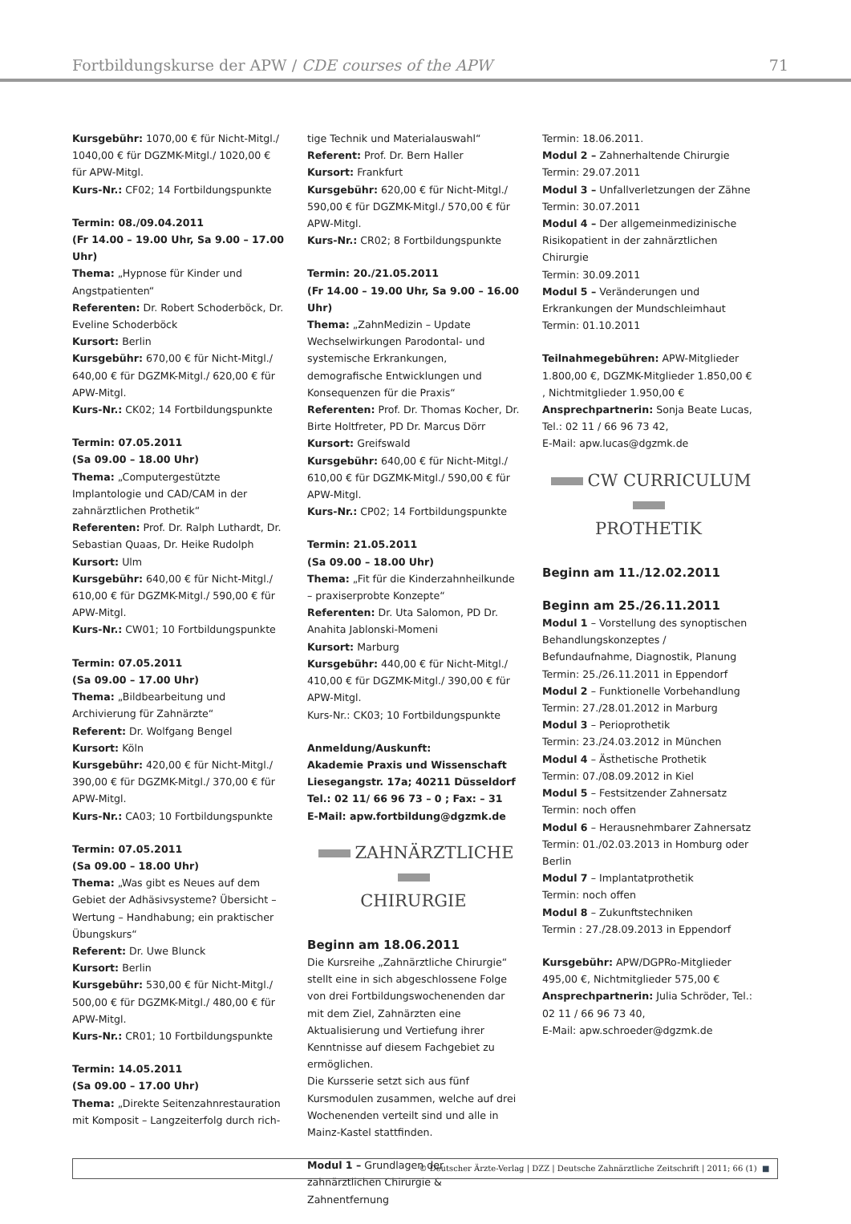Fortbildungskurse der APW / CDE courses of the APW 71
Kursgebühr: 1070,00 € für Nicht-Mitgl./ 1040,00 € für DGZMK-Mitgl./ 1020,00 € für APW-Mitgl.
Kurs-Nr.: CF02; 14 Fortbildungspunkte
Termin: 08./09.04.2011
(Fr 14.00 – 19.00 Uhr, Sa 9.00 – 17.00 Uhr)
Thema: „Hypnose für Kinder und Angstpatienten“
Referenten: Dr. Robert Schoderböck, Dr. Eveline Schoderböck
Kursort: Berlin
Kursgebühr: 670,00 € für Nicht-Mitgl./ 640,00 € für DGZMK-Mitgl./ 620,00 € für APW-Mitgl.
Kurs-Nr.: CK02; 14 Fortbildungspunkte
Termin: 07.05.2011
(Sa 09.00 – 18.00 Uhr)
Thema: „Computergestützte Implantologie und CAD/CAM in der zahnärztlichen Prothetik“
Referenten: Prof. Dr. Ralph Luthardt, Dr. Sebastian Quaas, Dr. Heike Rudolph
Kursort: Ulm
Kursgebühr: 640,00 € für Nicht-Mitgl./ 610,00 € für DGZMK-Mitgl./ 590,00 € für APW-Mitgl.
Kurs-Nr.: CW01; 10 Fortbildungspunkte
Termin: 07.05.2011
(Sa 09.00 – 17.00 Uhr)
Thema: „Bildbearbeitung und Archivierung für Zahnärzte“
Referent: Dr. Wolfgang Bengel
Kursort: Köln
Kursgebühr: 420,00 € für Nicht-Mitgl./ 390,00 € für DGZMK-Mitgl./ 370,00 € für APW-Mitgl.
Kurs-Nr.: CA03; 10 Fortbildungspunkte
Termin: 07.05.2011
(Sa 09.00 – 18.00 Uhr)
Thema: „Was gibt es Neues auf dem Gebiet der Adhäsivsysteme? Übersicht – Wertung – Handhabung; ein praktischer Übungskurs“
Referent: Dr. Uwe Blunck
Kursort: Berlin
Kursgebühr: 530,00 € für Nicht-Mitgl./ 500,00 € für DGZMK-Mitgl./ 480,00 € für APW-Mitgl.
Kurs-Nr.: CR01; 10 Fortbildungspunkte
Termin: 14.05.2011
(Sa 09.00 – 17.00 Uhr)
Thema: „Direkte Seitenzahnrestauration mit Komposit – Langzeiterfolg durch rich-
tige Technik und Materialauswahl“
Referent: Prof. Dr. Bern Haller
Kursort: Frankfurt
Kursgebühr: 620,00 € für Nicht-Mitgl./ 590,00 € für DGZMK-Mitgl./ 570,00 € für APW-Mitgl.
Kurs-Nr.: CR02; 8 Fortbildungspunkte
Termin: 20./21.05.2011
(Fr 14.00 – 19.00 Uhr, Sa 9.00 – 16.00 Uhr)
Thema: „ZahnMedizin – Update Wechselwirkungen Parodontal- und systemische Erkrankungen, demografische Entwicklungen und Konsequenzen für die Praxis“
Referenten: Prof. Dr. Thomas Kocher, Dr. Birte Holtfreter, PD Dr. Marcus Dörr
Kursort: Greifswald
Kursgebühr: 640,00 € für Nicht-Mitgl./ 610,00 € für DGZMK-Mitgl./ 590,00 € für APW-Mitgl.
Kurs-Nr.: CP02; 14 Fortbildungspunkte
Termin: 21.05.2011
(Sa 09.00 – 18.00 Uhr)
Thema: „Fit für die Kinderzahnheilkunde – praxiserprobte Konzepte“
Referenten: Dr. Uta Salomon, PD Dr. Anahita Jablonski-Momeni
Kursort: Marburg
Kursgebühr: 440,00 € für Nicht-Mitgl./ 410,00 € für DGZMK-Mitgl./ 390,00 € für APW-Mitgl.
Kurs-Nr.: CK03; 10 Fortbildungspunkte
Anmeldung/Auskunft:
Akademie Praxis und Wissenschaft
Liesegangstr. 17a; 40211 Düsseldorf
Tel.: 02 11/ 66 96 73 – 0 ; Fax: – 31
E-Mail: apw.fortbildung@dgzmk.de
ZAHNÄRZTLICHE
CHIRURGIE
Beginn am 18.06.2011
Die Kursreihe „Zahnärztliche Chirurgie“ stellt eine in sich abgeschlossene Folge von drei Fortbildungswochenenden dar mit dem Ziel, Zahnärzten eine Aktualisierung und Vertiefung ihrer Kenntnisse auf diesem Fachgebiet zu ermöglichen.
Die Kursserie setzt sich aus fünf Kursmodulen zusammen, welche auf drei Wochenenden verteilt sind und alle in Mainz-Kastel stattfinden.
Modul 1 – Grundlagen der zahnärztlichen Chirurgie & Zahnentfernung
Termin: 18.06.2011.
Modul 2 – Zahnerhaltende Chirurgie
Termin: 29.07.2011
Modul 3 – Unfallverletzungen der Zähne
Termin: 30.07.2011
Modul 4 – Der allgemeinmedizinische Risikopatient in der zahnärztlichen Chirurgie
Termin: 30.09.2011
Modul 5 – Veränderungen und Erkrankungen der Mundschleimhaut
Termin: 01.10.2011
Teilnahmegebühren: APW-Mitglieder 1.800,00 €, DGZMK-Mitglieder 1.850,00 € , Nichtmitglieder 1.950,00 €
Ansprechpartnerin: Sonja Beate Lucas, Tel.: 02 11 / 66 96 73 42,
E-Mail: apw.lucas@dgzmk.de
CW CURRICULUM
PROTHETIK
Beginn am 11./12.02.2011
Beginn am 25./26.11.2011
Modul 1 – Vorstellung des synoptischen Behandlungskonzeptes / Befundaufnahme, Diagnostik, Planung
Termin: 25./26.11.2011 in Eppendorf
Modul 2 – Funktionelle Vorbehandlung
Termin: 27./28.01.2012 in Marburg
Modul 3 – Perioprothetik
Termin: 23./24.03.2012 in München
Modul 4 – Ästhetische Prothetik
Termin: 07./08.09.2012 in Kiel
Modul 5 – Festsitzender Zahnersatz
Termin: noch offen
Modul 6 – Herausnehmbarer Zahnersatz
Termin: 01./02.03.2013 in Homburg oder Berlin
Modul 7 – Implantatprothetik
Termin: noch offen
Modul 8 – Zukunftstechniken
Termin : 27./28.09.2013 in Eppendorf
Kursgebühr: APW/DGPRo-Mitglieder 495,00 €, Nichtmitglieder 575,00 €
Ansprechpartnerin: Julia Schröder, Tel.: 02 11 / 66 96 73 40,
E-Mail: apw.schroeder@dgzmk.de
© Deutscher Ärzte-Verlag | DZZ | Deutsche Zahnärztliche Zeitschrift | 2011; 66 (1) ■